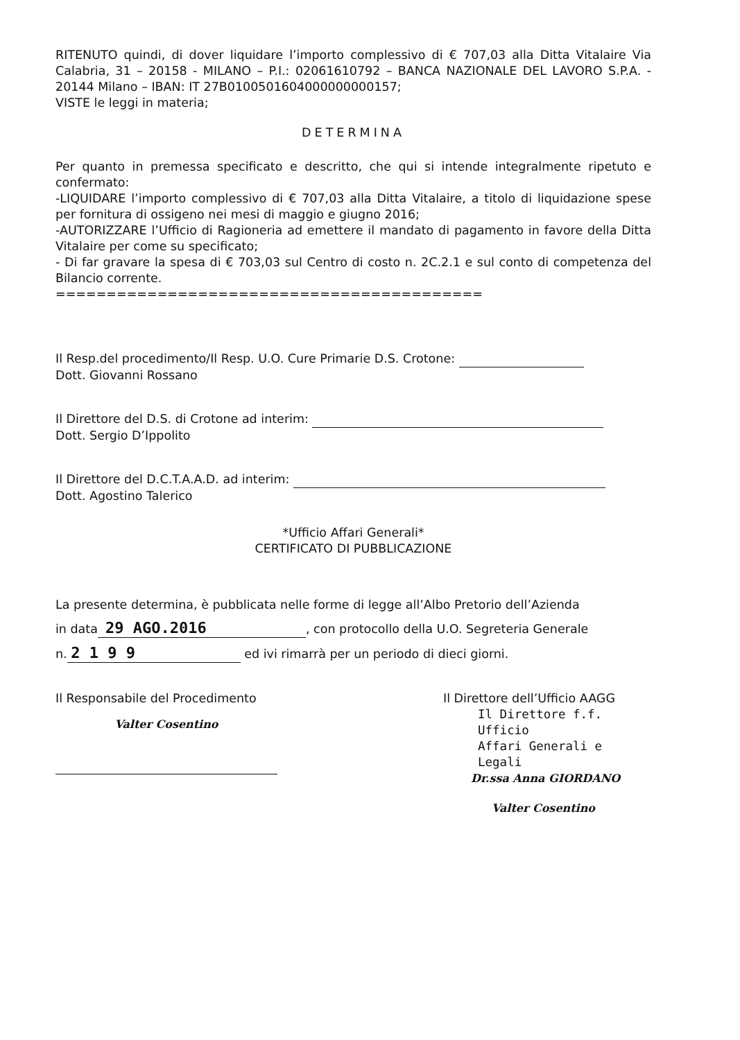RITENUTO quindi, di dover liquidare l’importo complessivo di € 707,03 alla Ditta Vitalaire Via Calabria, 31 – 20158 - MILANO – P.I.: 02061610792 – BANCA NAZIONALE DEL LAVORO S.P.A. - 20144 Milano – IBAN: IT 27B0100501604000000000157;
VISTE le leggi in materia;
DETERMINA
Per quanto in premessa specificato e descritto, che qui si intende integralmente ripetuto e confermato:
-LIQUIDARE l’importo complessivo di € 707,03 alla Ditta Vitalaire, a titolo di liquidazione spese per fornitura di ossigeno nei mesi di maggio e giugno 2016;
-AUTORIZZARE l’Ufficio di Ragioneria ad emettere il mandato di pagamento in favore della Ditta Vitalaire per come su specificato;
- Di far gravare la spesa di € 703,03 sul Centro di costo n. 2C.2.1 e sul conto di competenza del Bilancio corrente.
==========================================
Il Resp.del procedimento/Il Resp. U.O. Cure Primarie D.S. Crotone:
Dott. Giovanni Rossano
Il Direttore del D.S. di Crotone ad interim:
Dott. Sergio D’Ippolito
Il Direttore del D.C.T.A.A.D. ad interim:
Dott. Agostino Talerico
*Ufficio Affari Generali*
CERTIFICATO DI PUBBLICAZIONE
La presente determina, è pubblicata nelle forme di legge all’Albo Pretorio dell’Azienda
in data 29 AGO.2016, con protocollo della U.O. Segreteria Generale
n. 2 1 9 9 ed ivi rimarrà per un periodo di dieci giorni.
Il Responsabile del Procedimento
Valter Cosentino
Il Direttore dell’Ufficio AAGG
Il Direttore f.f. Ufficio
Affari Generali e Legali
Dr.ssa Anna GIORDANO
Valter Cosentino